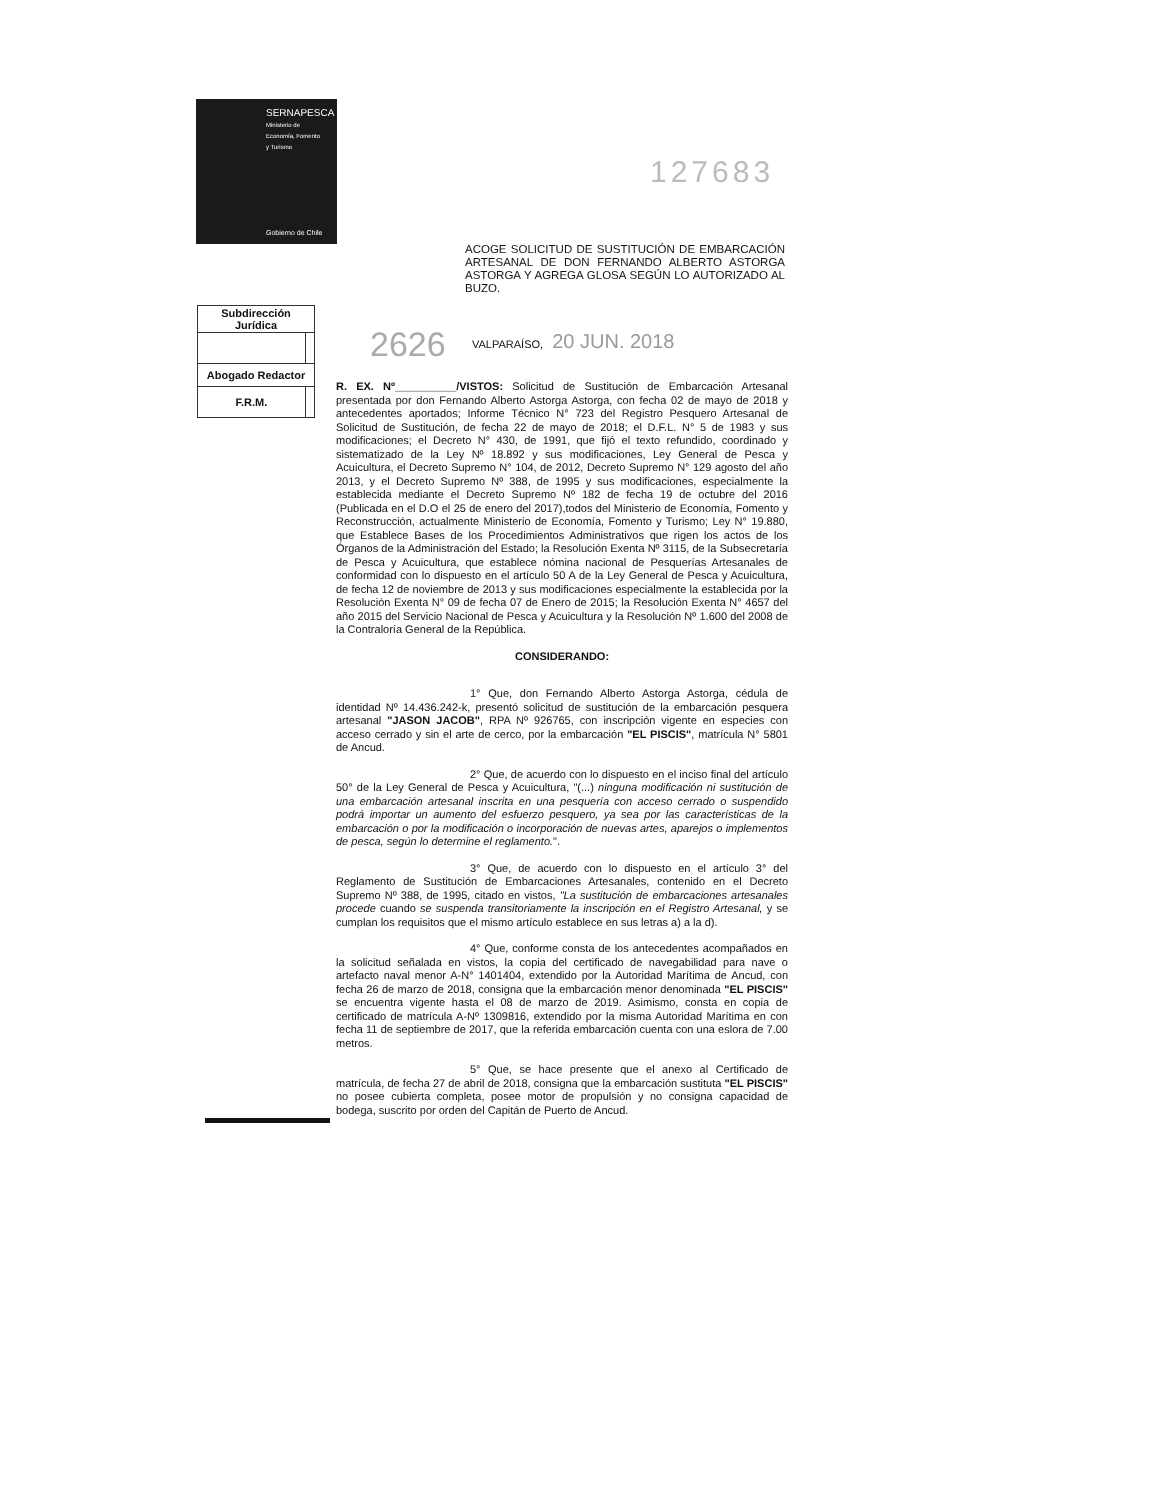SERNAPESCA
Ministerio de
Economía, Fomento
y Turismo
Gobierno de Chile
127683
ACOGE SOLICITUD DE SUSTITUCIÓN DE EMBARCACIÓN ARTESANAL DE DON FERNANDO ALBERTO ASTORGA ASTORGA Y AGREGA GLOSA SEGÚN LO AUTORIZADO AL BUZO.
| Subdirección Jurídica | |
| Abogado Redactor | |
| F.R.M. | |
2626 VALPARAÍSO, 20 JUN. 2018
R. EX. Nº__________/VISTOS: Solicitud de Sustitución de Embarcación Artesanal presentada por don Fernando Alberto Astorga Astorga, con fecha 02 de mayo de 2018 y antecedentes aportados; Informe Técnico N° 723 del Registro Pesquero Artesanal de Solicitud de Sustitución, de fecha 22 de mayo de 2018; el D.F.L. N° 5 de 1983 y sus modificaciones; el Decreto N° 430, de 1991, que fijó el texto refundido, coordinado y sistematizado de la Ley Nº 18.892 y sus modificaciones, Ley General de Pesca y Acuicultura, el Decreto Supremo N° 104, de 2012, Decreto Supremo N° 129 agosto del año 2013, y el Decreto Supremo Nº 388, de 1995 y sus modificaciones, especialmente la establecida mediante el Decreto Supremo Nº 182 de fecha 19 de octubre del 2016 (Publicada en el D.O el 25 de enero del 2017),todos del Ministerio de Economía, Fomento y Reconstrucción, actualmente Ministerio de Economía, Fomento y Turismo; Ley N° 19.880, que Establece Bases de los Procedimientos Administrativos que rigen los actos de los Órganos de la Administración del Estado; la Resolución Exenta Nº 3115, de la Subsecretaría de Pesca y Acuicultura, que establece nómina nacional de Pesquerías Artesanales de conformidad con lo dispuesto en el artículo 50 A de la Ley General de Pesca y Acuicultura, de fecha 12 de noviembre de 2013 y sus modificaciones especialmente la establecida por la Resolución Exenta N° 09 de fecha 07 de Enero de 2015; la Resolución Exenta N° 4657 del año 2015 del Servicio Nacional de Pesca y Acuicultura y la Resolución Nº 1.600 del 2008 de la Contraloría General de la República.
CONSIDERANDO:
1° Que, don Fernando Alberto Astorga Astorga, cédula de identidad Nº 14.436.242-k, presentó solicitud de sustitución de la embarcación pesquera artesanal "JASON JACOB", RPA Nº 926765, con inscripción vigente en especies con acceso cerrado y sin el arte de cerco, por la embarcación "EL PISCIS", matrícula N° 5801 de Ancud.
2° Que, de acuerdo con lo dispuesto en el inciso final del artículo 50° de la Ley General de Pesca y Acuicultura, "(...) ninguna modificación ni sustitución de una embarcación artesanal inscrita en una pesquería con acceso cerrado o suspendido podrá importar un aumento del esfuerzo pesquero, ya sea por las características de la embarcación o por la modificación o incorporación de nuevas artes, aparejos o implementos de pesca, según lo determine el reglamento.".
3° Que, de acuerdo con lo dispuesto en el artículo 3° del Reglamento de Sustitución de Embarcaciones Artesanales, contenido en el Decreto Supremo Nº 388, de 1995, citado en vistos, "La sustitución de embarcaciones artesanales procede cuando se suspenda transitoriamente la inscripción en el Registro Artesanal, y se cumplan los requisitos que el mismo artículo establece en sus letras a) a la d).
4° Que, conforme consta de los antecedentes acompañados en la solicitud señalada en vistos, la copia del certificado de navegabilidad para nave o artefacto naval menor A-N° 1401404, extendido por la Autoridad Marítima de Ancud, con fecha 26 de marzo de 2018, consigna que la embarcación menor denominada "EL PISCIS" se encuentra vigente hasta el 08 de marzo de 2019. Asimismo, consta en copia de certificado de matrícula A-Nº 1309816, extendido por la misma Autoridad Marítima en con fecha 11 de septiembre de 2017, que la referida embarcación cuenta con una eslora de 7.00 metros.
5° Que, se hace presente que el anexo al Certificado de matrícula, de fecha 27 de abril de 2018, consigna que la embarcación sustituta "EL PISCIS" no posee cubierta completa, posee motor de propulsión y no consigna capacidad de bodega, suscrito por orden del Capitán de Puerto de Ancud.